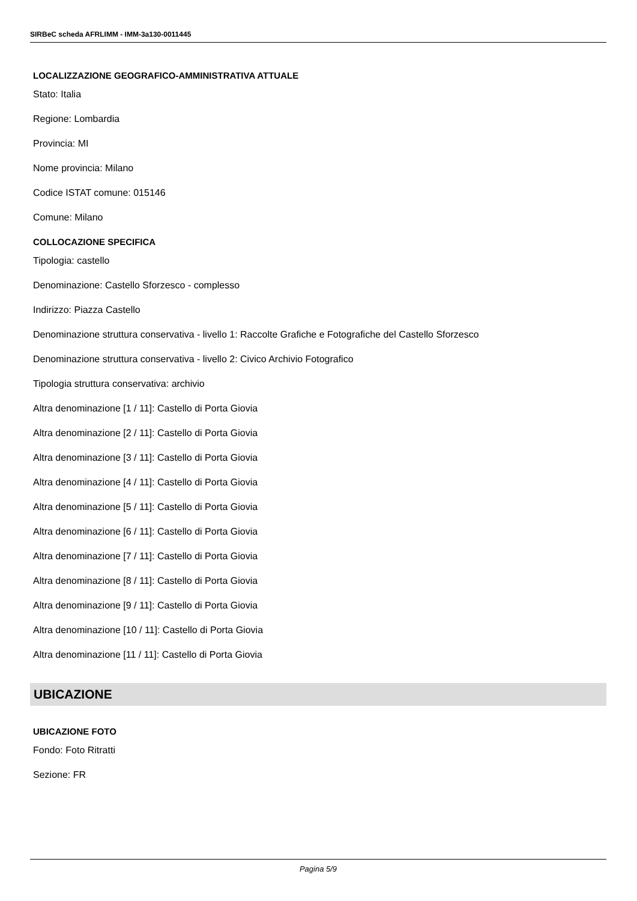SIRBeC scheda AFRLIMM - IMM-3a130-0011445
LOCALIZZAZIONE GEOGRAFICO-AMMINISTRATIVA ATTUALE
Stato: Italia
Regione: Lombardia
Provincia: MI
Nome provincia: Milano
Codice ISTAT comune: 015146
Comune: Milano
COLLOCAZIONE SPECIFICA
Tipologia: castello
Denominazione: Castello Sforzesco - complesso
Indirizzo: Piazza Castello
Denominazione struttura conservativa - livello 1: Raccolte Grafiche e Fotografiche del Castello Sforzesco
Denominazione struttura conservativa - livello 2: Civico Archivio Fotografico
Tipologia struttura conservativa: archivio
Altra denominazione [1 / 11]: Castello di Porta Giovia
Altra denominazione [2 / 11]: Castello di Porta Giovia
Altra denominazione [3 / 11]: Castello di Porta Giovia
Altra denominazione [4 / 11]: Castello di Porta Giovia
Altra denominazione [5 / 11]: Castello di Porta Giovia
Altra denominazione [6 / 11]: Castello di Porta Giovia
Altra denominazione [7 / 11]: Castello di Porta Giovia
Altra denominazione [8 / 11]: Castello di Porta Giovia
Altra denominazione [9 / 11]: Castello di Porta Giovia
Altra denominazione [10 / 11]: Castello di Porta Giovia
Altra denominazione [11 / 11]: Castello di Porta Giovia
UBICAZIONE
UBICAZIONE FOTO
Fondo: Foto Ritratti
Sezione: FR
Pagina 5/9